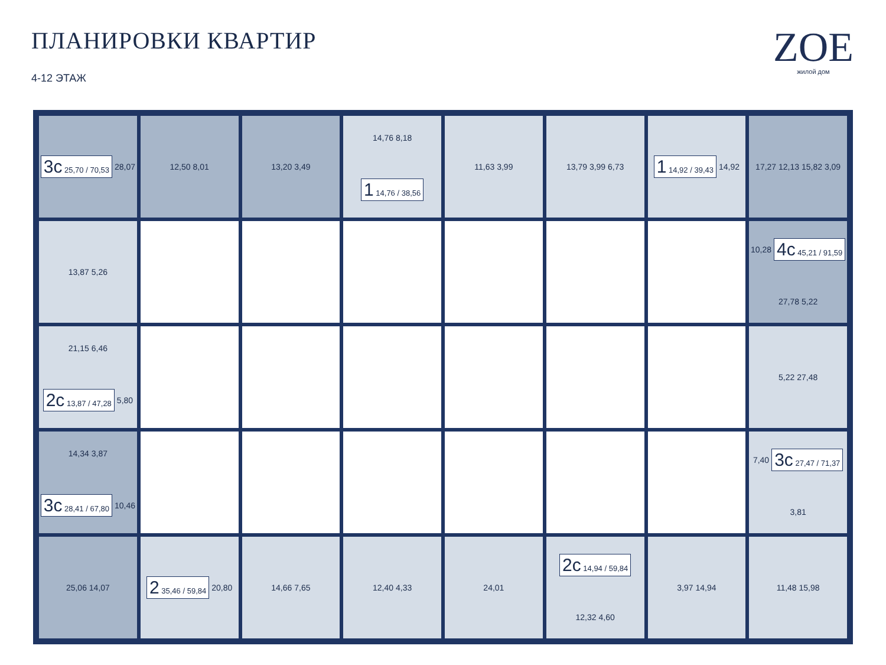ПЛАНИРОВКИ КВАРТИР
4-12 ЭТАЖ
ZOE
жилой дом
3с 25,70 / 70,53 28,07
12,50 8,01
13,20 3,49
14,76 8,18 1 14,76 / 38,56
11,63 3,99
13,79 3,99 6,73
1 14,92 / 39,43 14,92
17,27 12,13 15,82 3,09
13,87 5,26
10,28 4с 45,21 / 91,59 27,78 5,22
21,15 6,46 2с 13,87 / 47,28 5,80
5,22 27,48
14,34 3,87 3с 28,41 / 67,80 10,46
7,40 3с 27,47 / 71,37 3,81
25,06 14,07
2 35,46 / 59,84 20,80
14,66 7,65
12,40 4,33
24,01
2с 14,94 / 59,84 12,32 4,60
3,97 14,94
11,48 15,98